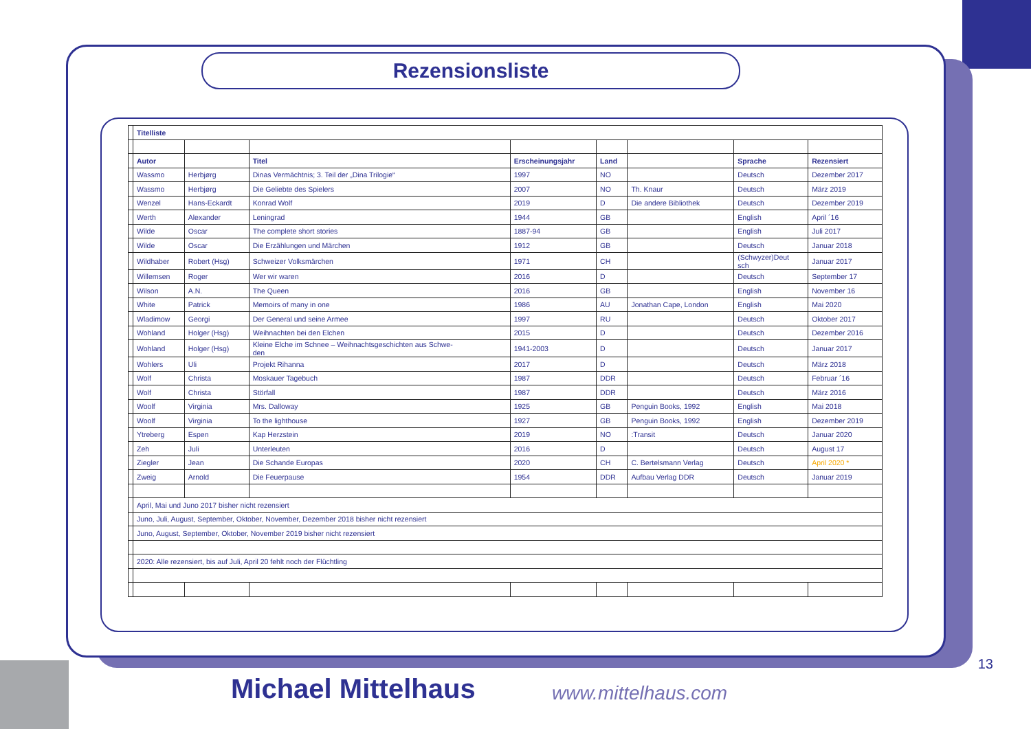Rezensionsliste
| | Titelliste | | | | | | | |
| | Autor | | Titel | Erscheinungsjahr | Land | | Sprache | Rezensiert |
| | Wassmo | Herbjørg | Dinas Vermächtnis; 3. Teil der „Dina Trilogie“ | 1997 | NO | | Deutsch | Dezember 2017 |
| | Wassmo | Herbjørg | Die Geliebte des Spielers | 2007 | NO | Th. Knaur | Deutsch | März 2019 |
| | Wenzel | Hans-Eckardt | Konrad Wolf | 2019 | D | Die andere Bibliothek | Deutsch | Dezember 2019 |
| | Werth | Alexander | Leningrad | 1944 | GB | | English | April ´16 |
| | Wilde | Oscar | The complete short stories | 1887-94 | GB | | English | Juli 2017 |
| | Wilde | Oscar | Die Erzählungen und Märchen | 1912 | GB | | Deutsch | Januar 2018 |
| | Wildhaber | Robert (Hsg) | Schweizer Volksmärchen | 1971 | CH | | (Schwyzer)Deut sch | Januar 2017 |
| | Willemsen | Roger | Wer wir waren | 2016 | D | | Deutsch | September 17 |
| | Wilson | A.N. | The Queen | 2016 | GB | | English | November 16 |
| | White | Patrick | Memoirs of many in one | 1986 | AU | Jonathan Cape, London | English | Mai 2020 |
| | Wladimow | Georgi | Der General und seine Armee | 1997 | RU | | Deutsch | Oktober 2017 |
| | Wohland | Holger (Hsg) | Weihnachten bei den Elchen | 2015 | D | | Deutsch | Dezember 2016 |
| | Wohland | Holger (Hsg) | Kleine Elche im Schnee – Weihnachtsgeschichten aus Schwe- den | 1941-2003 | D | | Deutsch | Januar 2017 |
| | Wohlers | Uli | Projekt Rihanna | 2017 | D | | Deutsch | März 2018 |
| | Wolf | Christa | Moskauer Tagebuch | 1987 | DDR | | Deutsch | Februar ´16 |
| | Wolf | Christa | Störfall | 1987 | DDR | | Deutsch | März 2016 |
| | Woolf | Virginia | Mrs. Dalloway | 1925 | GB | Penguin Books, 1992 | English | Mai 2018 |
| | Woolf | Virginia | To the lighthouse | 1927 | GB | Penguin Books, 1992 | English | Dezember 2019 |
| | Ytreberg | Espen | Kap Herzstein | 2019 | NO | :Transit | Deutsch | Januar 2020 |
| | Zeh | Juli | Unterleuten | 2016 | D | | Deutsch | August 17 |
| | Ziegler | Jean | Die Schande Europas | 2020 | CH | C. Bertelsmann Verlag | Deutsch | April 2020 * |
| | Zweig | Arnold | Die Feuerpause | 1954 | DDR | Aufbau Verlag DDR | Deutsch | Januar 2019 |
| | April, Mai und Juno 2017 bisher nicht rezensiert | | | | | | | |
| | Juno, Juli, August, September, Oktober, November, Dezember 2018 bisher nicht rezensiert | | | | | | | |
| | Juno, August, September, Oktober, November 2019 bisher nicht rezensiert | | | | | | | |
| | 2020: Alle rezensiert, bis auf Juli, April 20 fehlt noch der Flüchtling | | | | | | | |
Michael Mittelhaus www.mittelhaus.com
13